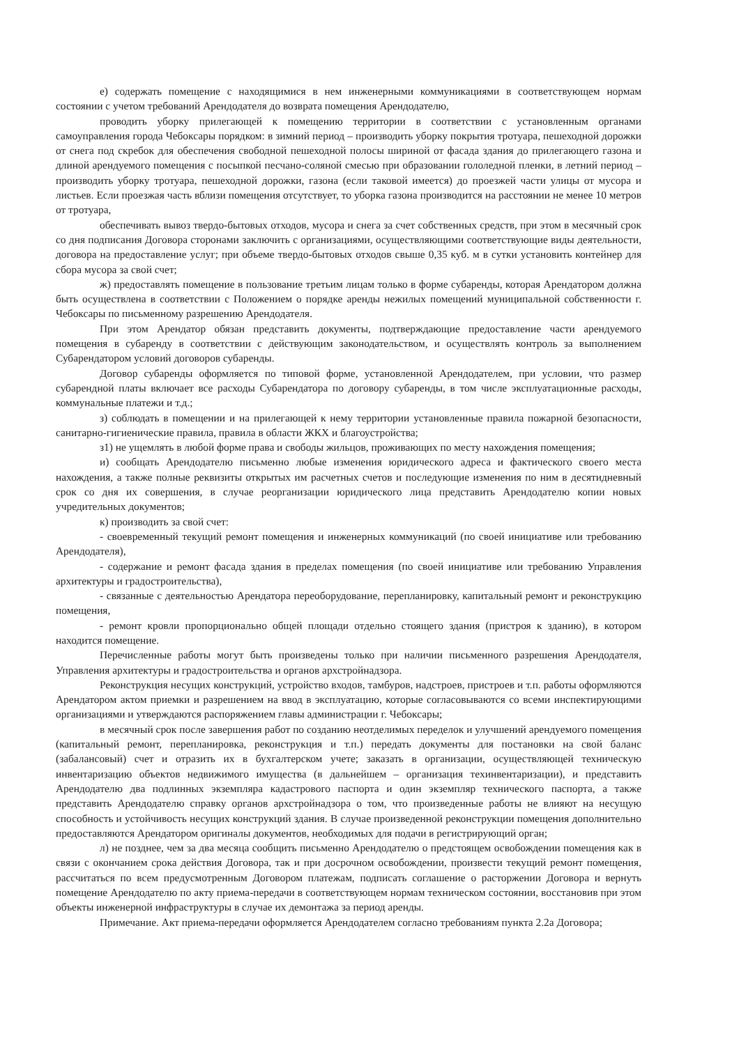е) содержать помещение с находящимися в нем инженерными коммуникациями в соответствующем нормам состоянии с учетом требований Арендодателя до возврата помещения Арендодателю,
проводить уборку прилегающей к помещению территории в соответствии с установленным органами самоуправления города Чебоксары порядком: в зимний период – производить уборку покрытия тротуара, пешеходной дорожки от снега под скребок для обеспечения свободной пешеходной полосы шириной от фасада здания до прилегающего газона и длиной арендуемого помещения с посыпкой песчано-соляной смесью при образовании гололедной пленки, в летний период – производить уборку тротуара, пешеходной дорожки, газона (если таковой имеется) до проезжей части улицы от мусора и листьев. Если проезжая часть вблизи помещения отсутствует, то уборка газона производится на расстоянии не менее 10 метров от тротуара,
обеспечивать вывоз твердо-бытовых отходов, мусора и снега за счет собственных средств, при этом в месячный срок со дня подписания Договора сторонами заключить с организациями, осуществляющими соответствующие виды деятельности, договора на предоставление услуг; при объеме твердо-бытовых отходов свыше 0,35 куб. м в сутки установить контейнер для сбора мусора за свой счет;
ж) предоставлять помещение в пользование третьим лицам только в форме субаренды, которая Арендатором должна быть осуществлена в соответствии с Положением о порядке аренды нежилых помещений муниципальной собственности г. Чебоксары по письменному разрешению Арендодателя.
При этом Арендатор обязан представить документы, подтверждающие предоставление части арендуемого помещения в субаренду в соответствии с действующим законодательством, и осуществлять контроль за выполнением Субарендатором условий договоров субаренды.
Договор субаренды оформляется по типовой форме, установленной Арендодателем, при условии, что размер субарендной платы включает все расходы Субарендатора по договору субаренды, в том числе эксплуатационные расходы, коммунальные платежи и т.д.;
з) соблюдать в помещении и на прилегающей к нему территории установленные правила пожарной безопасности, санитарно-гигиенические правила, правила в области ЖКХ и благоустройства;
з1) не ущемлять в любой форме права и свободы жильцов, проживающих по месту нахождения помещения;
и) сообщать Арендодателю письменно любые изменения юридического адреса и фактического своего места нахождения, а также полные реквизиты открытых им расчетных счетов и последующие изменения по ним в десятидневный срок со дня их совершения, в случае реорганизации юридического лица представить Арендодателю копии новых учредительных документов;
к) производить за свой счет:
- своевременный текущий ремонт помещения и инженерных коммуникаций (по своей инициативе или требованию Арендодателя),
- содержание и ремонт фасада здания в пределах помещения (по своей инициативе или требованию Управления архитектуры и градостроительства),
- связанные с деятельностью Арендатора переоборудование, перепланировку, капитальный ремонт и реконструкцию помещения,
- ремонт кровли пропорционально общей площади отдельно стоящего здания (пристроя к зданию), в котором находится помещение.
Перечисленные работы могут быть произведены только при наличии письменного разрешения Арендодателя, Управления архитектуры и градостроительства и органов архстройнадзора.
Реконструкция несущих конструкций, устройство входов, тамбуров, надстроев, пристроев и т.п. работы оформляются Арендатором актом приемки и разрешением на ввод в эксплуатацию, которые согласовываются со всеми инспектирующими организациями и утверждаются распоряжением главы администрации г. Чебоксары;
в месячный срок после завершения работ по созданию неотделимых переделок и улучшений арендуемого помещения (капитальный ремонт, перепланировка, реконструкция и т.п.) передать документы для постановки на свой баланс (забалансовый) счет и отразить их в бухгалтерском учете; заказать в организации, осуществляющей техническую инвентаризацию объектов недвижимого имущества (в дальнейшем – организация техинвентаризации), и представить Арендодателю два подлинных экземпляра кадастрового паспорта и один экземпляр технического паспорта, а также представить Арендодателю справку органов архстройнадзора о том, что произведенные работы не влияют на несущую способность и устойчивость несущих конструкций здания. В случае произведенной реконструкции помещения дополнительно предоставляются Арендатором оригиналы документов, необходимых для подачи в регистрирующий орган;
л) не позднее, чем за два месяца сообщить письменно Арендодателю о предстоящем освобождении помещения как в связи с окончанием срока действия Договора, так и при досрочном освобождении, произвести текущий ремонт помещения, рассчитаться по всем предусмотренным Договором платежам, подписать соглашение о расторжении Договора и вернуть помещение Арендодателю по акту приема-передачи в соответствующем нормам техническом состоянии, восстановив при этом объекты инженерной инфраструктуры в случае их демонтажа за период аренды.
Примечание. Акт приема-передачи оформляется Арендодателем согласно требованиям пункта 2.2а Договора;